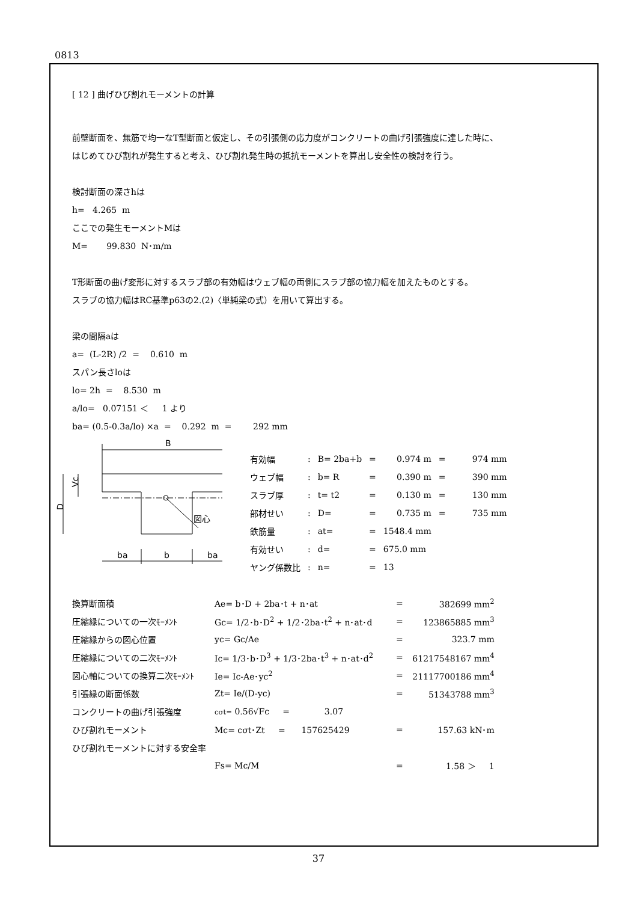0813
[ 12 ] 曲げひび割れモーメントの計算
前壁断面を、無筋で均一なT型断面と仮定し、その引張側の応力度がコンクリートの曲げ引張強度に達した時に、
はじめてひび割れが発生すると考え、ひび割れ発生時の抵抗モーメントを算出し安全性の検討を行う。
検討断面の深さhは
h= 4.265 m
ここでの発生モーメントMは
M= 99.830 N･m/m
T形断面の曲げ変形に対するスラブ部の有効幅はウェブ幅の両側にスラブ部の協力幅を加えたものとする。
スラブの協力幅はRC基準p63の2.(2)〈単純梁の式）を用いて算出する。
梁の間隔aは
a= (L-2R) /2 = 0.610 m
スパン長さloは
lo= 2h = 8.530 m
a/lo= 0.07151 ＜ 1 より
ba= (0.5-0.3a/lo) ×a = 0.292 m = 292 mm
B
D
Vc
図心
ba
b
ba
| 有効幅 | : | B= 2ba+b | = | 0.974 m | = | 974 mm |
| ウェブ幅 | : | b= R | = | 0.390 m | = | 390 mm |
| スラブ厚 | : | t= t2 | = | 0.130 m | = | 130 mm |
| 部材せい | : | D= | = | 0.735 m | = | 735 mm |
| 鉄筋量 | : | at= | = | 1548.4 mm | | |
| 有効せい | : | d= | = | 675.0 mm | | |
| ヤング係数比 | : | n= | = | 13 | | |
| 換算断面積 | Ae= b･D + 2ba･t + n･at | = | 382699 mm<sup>2</sup> |
| 圧縮縁についての一次ﾓｰﾒﾝﾄ | Gc= 1/2･b･D<sup>2</sup> + 1/2･2ba･t<sup>2</sup> + n･at･d | = | 123865885 mm<sup>3</sup> |
| 圧縮縁からの図心位置 | yc= Gc/Ae | = | 323.7 mm |
| 圧縮縁についての二次ﾓｰﾒﾝﾄ | Ic= 1/3･b･D<sup>3</sup> + 1/3･2ba･t<sup>3</sup> + n･at･d<sup>2</sup> | = | 61217548167 mm<sup>4</sup> |
| 図心軸についての換算二次ﾓｰﾒﾝﾄ | Ie= Ic-Ae･yc<sup>2</sup> | = | 21117700186 mm<sup>4</sup> |
| 引張縁の断面係数 | Zt= Ie/(D-yc) | = | 51343788 mm<sup>3</sup> |
| コンクリートの曲げ引張強度 | cσt= 0.56√Fc = 3.07 | | |
| ひび割れモーメント | Mc= cσt･Zt = 157625429 | = | 157.63 kN･m |
| ひび割れモーメントに対する安全率 | | | |
| | Fs= Mc/M | = | 1.58 ＞ 1 |
37